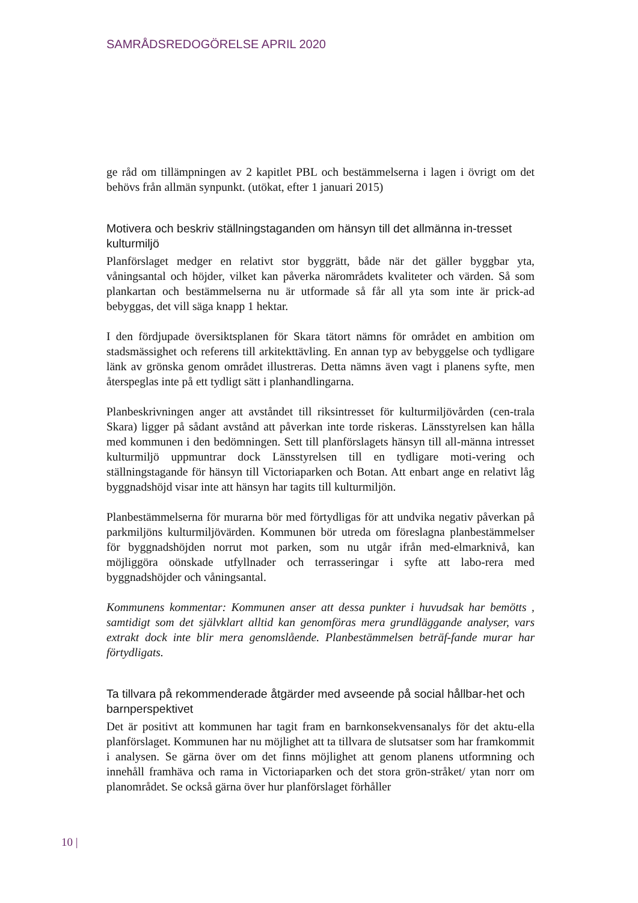SAMRÅDSREDOGÖRELSE APRIL 2020
ge råd om tillämpningen av 2 kapitlet PBL och bestämmelserna i lagen i övrigt om det behövs från allmän synpunkt. (utökat, efter 1 januari 2015)
Motivera och beskriv ställningstaganden om hänsyn till det allmänna in-tresset kulturmiljö
Planförslaget medger en relativt stor byggrätt, både när det gäller byggbar yta, våningsantal och höjder, vilket kan påverka närområdets kvaliteter och värden. Så som plankartan och bestämmelserna nu är utformade så får all yta som inte är prick-ad bebyggas, det vill säga knapp 1 hektar.
I den fördjupade översiktsplanen för Skara tätort nämns för området en ambition om stadsmässighet och referens till arkitekttävling. En annan typ av bebyggelse och tydligare länk av grönska genom området illustreras. Detta nämns även vagt i planens syfte, men återspeglas inte på ett tydligt sätt i planhandlingarna.
Planbeskrivningen anger att avståndet till riksintresset för kulturmiljövården (cen-trala Skara) ligger på sådant avstånd att påverkan inte torde riskeras. Länsstyrelsen kan hålla med kommunen i den bedömningen. Sett till planförslagets hänsyn till all-männa intresset kulturmiljö uppmuntrar dock Länsstyrelsen till en tydligare moti-vering och ställningstagande för hänsyn till Victoriaparken och Botan. Att enbart ange en relativt låg byggnadshöjd visar inte att hänsyn har tagits till kulturmiljön.
Planbestämmelserna för murarna bör med förtydligas för att undvika negativ påverkan på parkmiljöns kulturmiljövärden. Kommunen bör utreda om föreslagna planbestämmelser för byggnadshöjden norrut mot parken, som nu utgår ifrån med-elmarknivå, kan möjliggöra oönskade utfyllnader och terrasseringar i syfte att labo-rera med byggnadshöjder och våningsantal.
Kommunens kommentar: Kommunen anser att dessa punkter i huvudsak har bemötts , samtidigt som det självklart alltid kan genomföras mera grundläggande analyser, vars extrakt dock inte blir mera genomslående. Planbestämmelsen beträf-fande murar har förtydligats.
Ta tillvara på rekommenderade åtgärder med avseende på social hållbar-het och barnperspektivet
Det är positivt att kommunen har tagit fram en barnkonsekvensanalys för det aktu-ella planförslaget. Kommunen har nu möjlighet att ta tillvara de slutsatser som har framkommit i analysen. Se gärna över om det finns möjlighet att genom planens utformning och innehåll framhäva och rama in Victoriaparken och det stora grön-stråket/ ytan norr om planområdet. Se också gärna över hur planförslaget förhåller
10 |